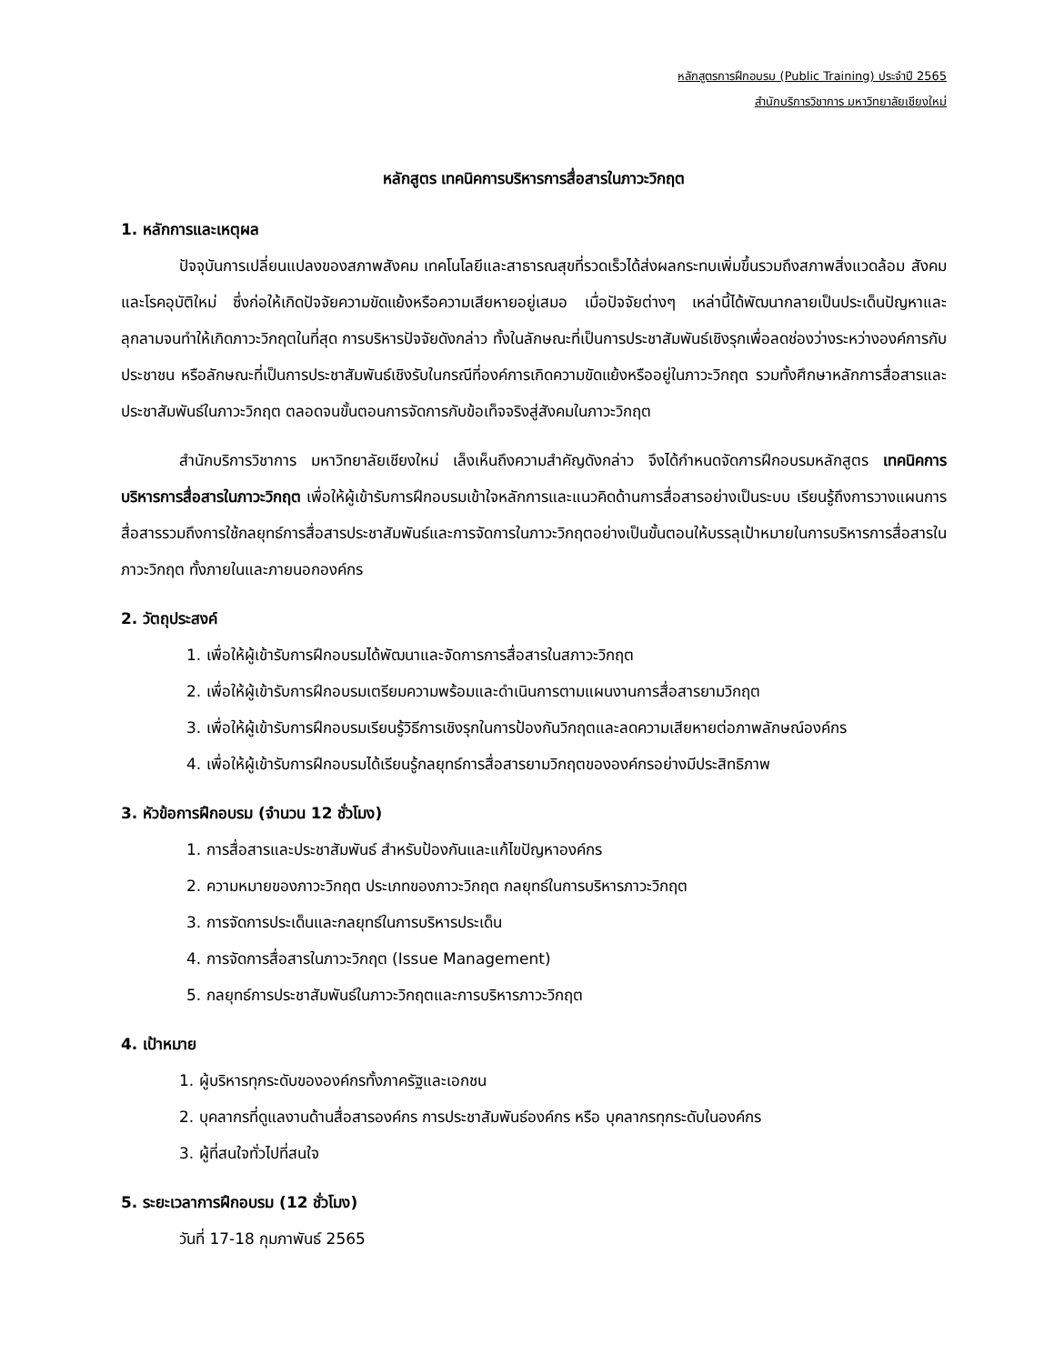หลักสูตรการฝึกอบรม (Public Training) ประจำปี 2565
สำนักบริการวิชาการ มหาวิทยาลัยเชียงใหม่
หลักสูตร เทคนิคการบริหารการสื่อสารในภาวะวิกฤต
1. หลักการและเหตุผล
ปัจจุบันการเปลี่ยนแปลงของสภาพสังคม เทคโนโลยีและสาธารณสุขที่รวดเร็วได้ส่งผลกระทบเพิ่มขึ้นรวมถึงสภาพสิ่งแวดล้อม สังคมและโรคอุบัติใหม่ ซึ่งก่อให้เกิดปัจจัยความขัดแย้งหรือความเสียหายอยู่เสมอ เมื่อปัจจัยต่างๆ เหล่านี้ได้พัฒนากลายเป็นประเด็นปัญหาและลุกลามจนทำให้เกิดภาวะวิกฤตในที่สุด การบริหารปัจจัยดังกล่าว ทั้งในลักษณะที่เป็นการประชาสัมพันธ์เชิงรุกเพื่อลดช่องว่างระหว่างองค์การกับประชาชน หรือลักษณะที่เป็นการประชาสัมพันธ์เชิงรับในกรณีที่องค์การเกิดความขัดแย้งหรืออยู่ในภาวะวิกฤต รวมทั้งศึกษาหลักการสื่อสารและประชาสัมพันธ์ในภาวะวิกฤต ตลอดจนขั้นตอนการจัดการกับข้อเท็จจริงสู่สังคมในภาวะวิกฤต
สำนักบริการวิชาการ มหาวิทยาลัยเชียงใหม่ เล็งเห็นถึงความสำคัญดังกล่าว จึงได้กำหนดจัดการฝึกอบรมหลักสูตร เทคนิคการบริหารการสื่อสารในภาวะวิกฤต เพื่อให้ผู้เข้ารับการฝึกอบรมเข้าใจหลักการและแนวคิดด้านการสื่อสารอย่างเป็นระบบ เรียนรู้ถึงการวางแผนการสื่อสารรวมถึงการใช้กลยุทธ์การสื่อสารประชาสัมพันธ์และการจัดการในภาวะวิกฤตอย่างเป็นขั้นตอนให้บรรลุเป้าหมายในการบริหารการสื่อสารในภาวะวิกฤต ทั้งภายในและภายนอกองค์กร
2. วัตถุประสงค์
1. เพื่อให้ผู้เข้ารับการฝึกอบรมได้พัฒนาและจัดการการสื่อสารในสภาวะวิกฤต
2. เพื่อให้ผู้เข้ารับการฝึกอบรมเตรียมความพร้อมและดำเนินการตามแผนงานการสื่อสารยามวิกฤต
3. เพื่อให้ผู้เข้ารับการฝึกอบรมเรียนรู้วิธีการเชิงรุกในการป้องกันวิกฤตและลดความเสียหายต่อภาพลักษณ์องค์กร
4. เพื่อให้ผู้เข้ารับการฝึกอบรมได้เรียนรู้กลยุทธ์การสื่อสารยามวิกฤตขององค์กรอย่างมีประสิทธิภาพ
3. หัวข้อการฝึกอบรม (จำนวน 12 ชั่วโมง)
1. การสื่อสารและประชาสัมพันธ์ สำหรับป้องกันและแก้ไขปัญหาองค์กร
2. ความหมายของภาวะวิกฤต ประเภทของภาวะวิกฤต กลยุทธ์ในการบริหารภาวะวิกฤต
3. การจัดการประเด็นและกลยุทธ์ในการบริหารประเด็น
4. การจัดการสื่อสารในภาวะวิกฤต (Issue Management)
5. กลยุทธ์การประชาสัมพันธ์ในภาวะวิกฤตและการบริหารภาวะวิกฤต
4. เป้าหมาย
1. ผู้บริหารทุกระดับขององค์กรทั้งภาครัฐและเอกชน
2. บุคลากรที่ดูแลงานด้านสื่อสารองค์กร การประชาสัมพันธ์องค์กร หรือ บุคลากรทุกระดับในองค์กร
3. ผู้ที่สนใจทั่วไปที่สนใจ
5. ระยะเวลาการฝึกอบรม (12 ชั่วโมง)
วันที่ 17-18 กุมภาพันธ์ 2565